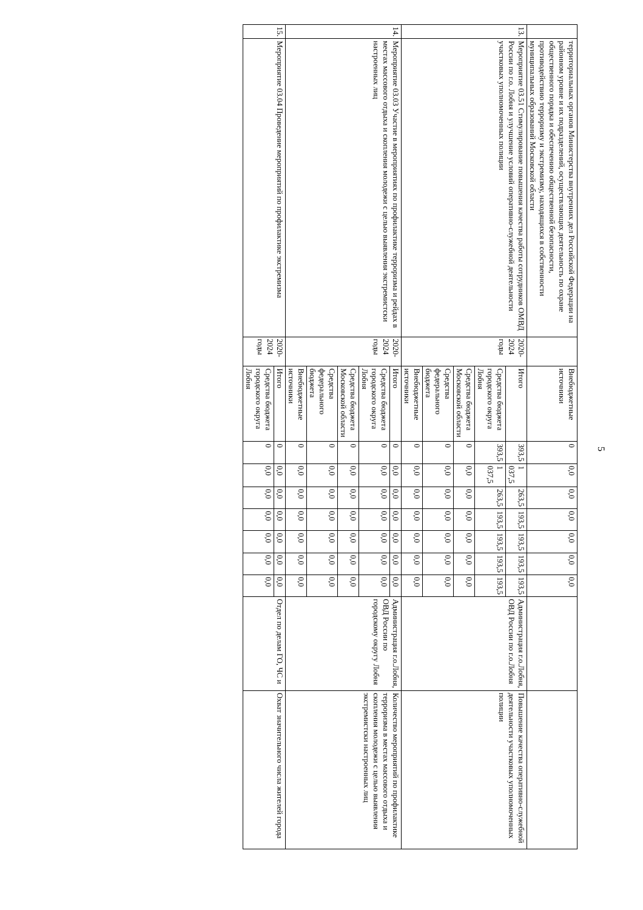5
| | территориальных органов Министерства внутренних дел Российской Федерации на районном уровне и их подразделений, осуществляющих деятельность по охране общественного порядка и обеспечению общественной безопасности, противодействию терроризму и экстремизму, находящихся в собственности муниципальных образований Московской области | | Внебюджетные источники | 0 | 0,0 | 0,0 | 0,0 | 0,0 | 0,0 | 0,0 | | |
| 13. | Мероприятие 03.51 Стимулирование повышения качества работы сотрудников ОМВД России по г.о. Лобня и улучшение условий оперативно-служебной деятельности участковых уполномоченных полиции | 2020-2024 годы | Итого | 393,5 | 1 037,5 | 263,5 | 193,5 | 193,5 | 193,5 | 193,5 | Администрация г.о.Лобня, ОВД России по г.о.Лобня | Повышение качества оперативно-служебной деятельности участковых уполномоченных полиции |
| | | | Средства бюджета городского округа Лобня | 393,5 | 1 037,5 | 263,5 | 193,5 | 193,5 | 193,5 | 193,5 | | |
| | | | Средства бюджета Московской области | 0 | 0,0 | 0,0 | 0,0 | 0,0 | 0,0 | 0,0 | | |
| | | | Средства федерального бюджета | 0 | 0,0 | 0,0 | 0,0 | 0,0 | 0,0 | 0,0 | | |
| | | | Внебюджетные источники | 0 | 0,0 | 0,0 | 0,0 | 0,0 | 0,0 | 0,0 | | |
| 14. | Мероприятие 03.03 Участие в мероприятиях по профилактике терроризма и рейдах в местах массового отдыха и скопления молодежи с целью выявления экстремистски настроенных лиц | 2020-2024 годы | Итого | 0 | 0,0 | 0,0 | 0,0 | 0,0 | 0,0 | 0,0 | Администрация г.о.Лобня, ОВД России по городскому округу Лобня | Количество мероприятий по профилактике терроризма в местах массового отдыха и скопления молодежи с целью выявления экстремистски настроенных лиц |
| | | | Средства бюджета городского округа Лобня | 0 | 0,0 | 0,0 | 0,0 | 0,0 | 0,0 | 0,0 | | |
| | | | Средства бюджета Московской области | 0 | 0,0 | 0,0 | 0,0 | 0,0 | 0,0 | 0,0 | | |
| | | | Средства федерального бюджета | 0 | 0,0 | 0,0 | 0,0 | 0,0 | 0,0 | 0,0 | | |
| | | | Внебюджетные источники | 0 | 0,0 | 0,0 | 0,0 | 0,0 | 0,0 | 0,0 | | |
| 15. | Мероприятие 03.04 Проведение мероприятий по профилактике экстремизма | 2020-2024 годы | Итого | 0 | 0,0 | 0,0 | 0,0 | 0,0 | 0,0 | 0,0 | Отдел по делам ГО, ЧС и | Охват значительного числа жителей города |
| | | | Средства бюджета городского округа Лобня | 0 | 0,0 | 0,0 | 0,0 | 0,0 | 0,0 | 0,0 | | |